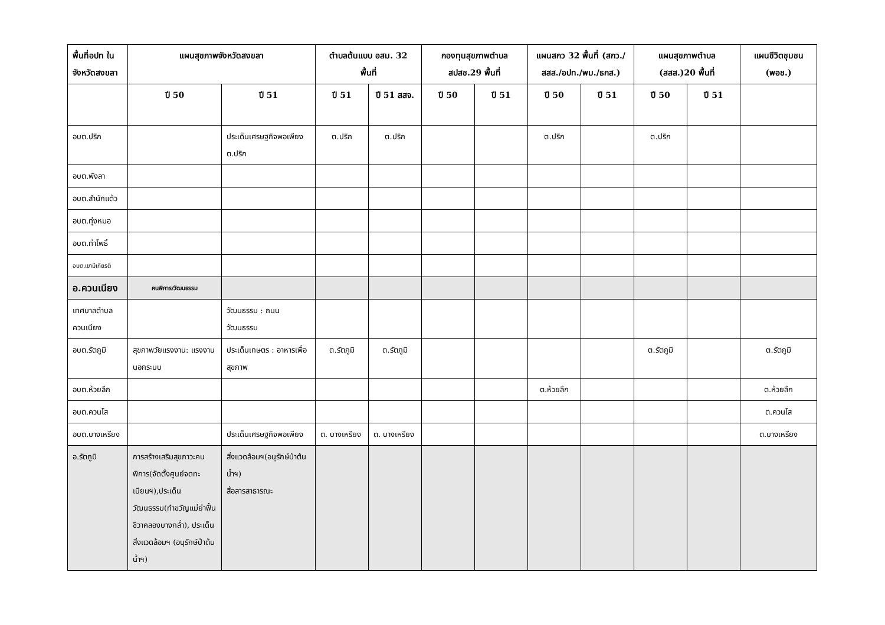| พื้นที่อปท ในจังหวัดสงขลา | แผนสุขภาพจังหวัดสงขลา | | ตำบลต้นแบบ อสม. 32 พื้นที่ | | กองทุนสุขภาพตำบล สปสช.29 พื้นที่ | | แผนสกว 32 พื้นที่ (สกว./สสส./อปท./พม./ธกส.) | | แผนสุขภาพตำบล (สสส.)20 พื้นที่ | | แผนชีวิตชุมชน (พอช.) |
| --- | --- | --- | --- | --- | --- | --- | --- | --- | --- | --- | --- |
| | ปี 50 | ปี 51 | ปี 51 | ปี 51 สสจ. | ปี 50 | ปี 51 | ปี 50 | ปี 51 | ปี 50 | ปี 51 | |
| อบต.ปริก | | ประเด็นเศรษฐกิจพอเพียง ต.ปริก | ต.ปริก | ต.ปริก | | | ต.ปริก | | ต.ปริก | | |
| อบต.พังลา | | | | | | | | | | | |
| อบต.สำนักแต้ว | | | | | | | | | | | |
| อบต.ทุ่งหมอ | | | | | | | | | | | |
| อบต.ท่าโพธิ์ | | | | | | | | | | | |
| อบต.เขามีเกียรติ | | | | | | | | | | | |
| อ.ควนเนียง | คนพิการ/วัฒนธรรม | | | | | | | | | | |
| เทศบาลตำบลควนเนียง | | วัฒนธรรม : ถนนวัฒนธรรม | | | | | | | | | |
| อบต.รัตภูมิ | สุขภาพวัยแรงงาน: แรงงานนอกระบบ | ประเด็นเกษตร : อาหารเพื่อสุขภาพ | ต.รัตภูมิ | ต.รัตภูมิ | | | | | ต.รัตภูมิ | | ต.รัตภูมิ |
| อบต.ห้วยลึก | | | | | | | ต.ห้วยลึก | | | | ต.ห้วยลึก |
| อบต.ควนโส | | | | | | | | | | | ต.ควนโส |
| อบต.บางเหรียง | | ประเด็นเศรษฐกิจพอเพียง | ต. บางเหรียง | ต. บางเหรียง | | | | | | | ต.บางเหรียง |
| อ.รัตภูมิ | การสร้างเสริมสุขภาวะคนพิการ(จัดตั้งศูนย์จดทะเบียนฯ),ประเด็นวัฒนธรรม(ทำขวัญแม่ย่าฟื้นชีวาคลองบางกล่ำ), ประเด็นสิ่งแวดล้อมฯ (อนุรักษ์ป่าต้นน้ำฯ) | สิ่งแวดล้อมฯ(อนุรักษ์ป่าต้นน้ำฯ) สื่อสารสาธารณะ | | | | | | | | | |